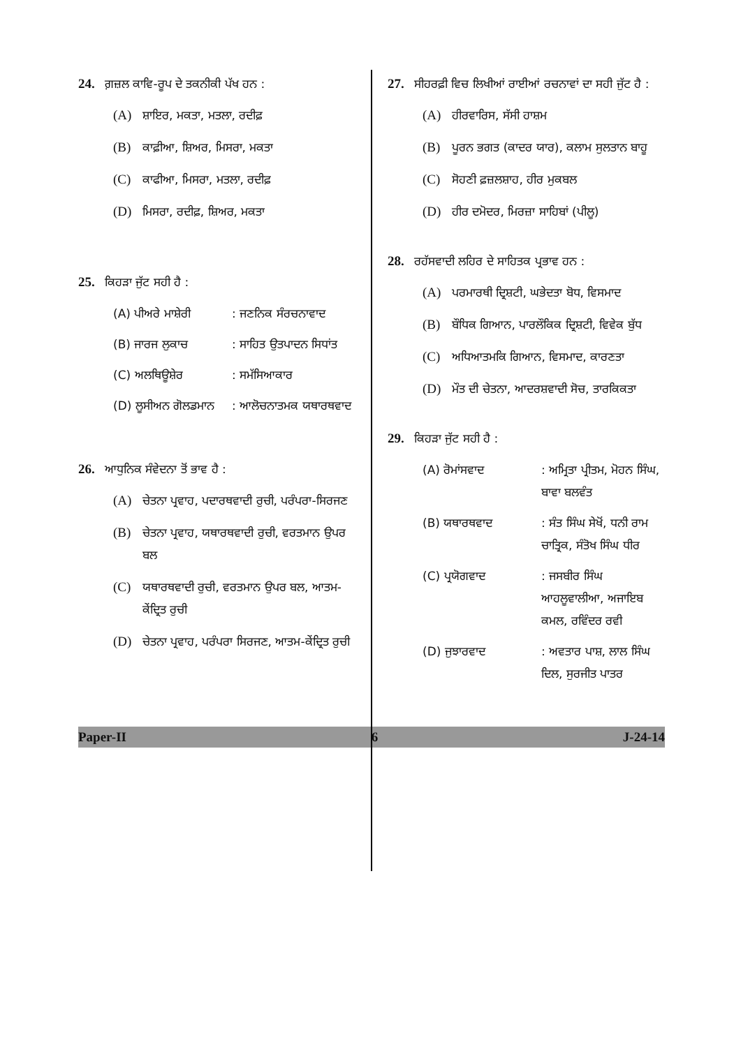24. ਗ਼ਜ਼ਲ ਕਾਵਿ-ਰੂਪ ਦੇ ਤਕਨੀਕੀ ਪੱਖ ਹਨ :
(A) ਸ਼ਾਇਰ, ਮਕਤਾ, ਮਤਲਾ, ਰਦੀਫ਼
(B) ਕਾਫ਼ੀਆ, ਸ਼ਿਅਰ, ਮਿਸਰਾ, ਮਕਤਾ
(C) ਕਾਫੀਆ, ਮਿਸਰਾ, ਮਤਲਾ, ਰਦੀਫ਼
(D) ਮਿਸਰਾ, ਰਦੀਫ਼, ਸ਼ਿਅਰ, ਮਕਤਾ
25. ਕਿਹੜਾ ਜੁੱਟ ਸਹੀ ਹੈ :
(A) ਪੀਅਰੇ ਮਾਸ਼ੇਰੀ: ਜਣਨਿਕ ਸੰਰਚਨਾਵਾਦ
(B) ਜਾਰਜ ਲੁਕਾਚ: ਸਾਹਿਤ ਉਤਪਾਦਨ ਸਿਧਾਂਤ
(C) ਅਲਥਿਊਸ਼ੇਰ: ਸਮੱਸਿਆਕਾਰ
(D) ਲੂਸੀਅਨ ਗੋਲਡਮਾਨ: ਆਲੋਚਨਾਤਮਕ ਯਥਾਰਥਵਾਦ
26. ਆਧੁਨਿਕ ਸੰਵੇਦਨਾ ਤੋਂ ਭਾਵ ਹੈ :
(A) ਚੇਤਨਾ ਪ੍ਰਵਾਹ, ਪਦਾਰਥਵਾਦੀ ਰੁਚੀ, ਪਰੰਪਰਾ-ਸਿਰਜਣ
(B) ਚੇਤਨਾ ਪ੍ਰਵਾਹ, ਯਥਾਰਥਵਾਦੀ ਰੁਚੀ, ਵਰਤਮਾਨ ਉਪਰ ਬਲ
(C) ਯਥਾਰਥਵਾਦੀ ਰੁਚੀ, ਵਰਤਮਾਨ ਉਪਰ ਬਲ, ਆਤਮ-ਕੇਂਦ੍ਰਿਤ ਰੁਚੀ
(D) ਚੇਤਨਾ ਪ੍ਰਵਾਹ, ਪਰੰਪਰਾ ਸਿਰਜਣ, ਆਤਮ-ਕੇਂਦ੍ਰਿਤ ਰੁਚੀ
27. ਸੀਹਰਫ਼ੀ ਵਿਚ ਲਿਖੀਆਂ ਰਾਈਆਂ ਰਚਨਾਵਾਂ ਦਾ ਸਹੀ ਜੁੱਟ ਹੈ :
(A) ਹੀਰਵਾਰਿਸ, ਸੱਸੀ ਹਾਸ਼ਮ
(B) ਪੂਰਨ ਭਗਤ (ਕਾਦਰ ਯਾਰ), ਕਲਾਮ ਸੁਲਤਾਨ ਬਾਹੂ
(C) ਸੋਹਣੀ ਫ਼ਜ਼ਲਸ਼ਾਹ, ਹੀਰ ਮੁਕਬਲ
(D) ਹੀਰ ਦਮੋਦਰ, ਮਿਰਜ਼ਾ ਸਾਹਿਬਾਂ (ਪੀਲੂ)
28. ਰਹੱਸਵਾਦੀ ਲਹਿਰ ਦੇ ਸਾਹਿਤਕ ਪ੍ਰਭਾਵ ਹਨ :
(A) ਪਰਮਾਰਥੀ ਦ੍ਰਿਸ਼ਟੀ, ਘਭੇਦਤਾ ਬੋਧ, ਵਿਸਮਾਦ
(B) ਬੌਧਿਕ ਗਿਆਨ, ਪਾਰਲੌਕਿਕ ਦ੍ਰਿਸ਼ਟੀ, ਵਿਵੇਕ ਬੁੱਧ
(C) ਅਧਿਆਤਮਕਿ ਗਿਆਨ, ਵਿਸਮਾਦ, ਕਾਰਣਤਾ
(D) ਮੌਤ ਦੀ ਚੇਤਨਾ, ਆਦਰਸ਼ਵਾਦੀ ਸੋਚ, ਤਾਰਕਿਕਤਾ
29. ਕਿਹੜਾ ਜੁੱਟ ਸਹੀ ਹੈ :
(A) ਰੋਮਾਂਸਵਾਦ: ਅਮ੍ਰਿਤਾ ਪ੍ਰੀਤਮ, ਮੋਹਨ ਸਿੰਘ, ਬਾਵਾ ਬਲਵੰਤ
(B) ਯਥਾਰਥਵਾਦ: ਸੰਤ ਸਿੰਘ ਸੇਖੋਂ, ਧਨੀ ਰਾਮ ਚਾਤ੍ਰਿਕ, ਸੰਤੋਖ ਸਿੰਘ ਧੀਰ
(C) ਪ੍ਰਯੋਗਵਾਦ: ਜਸਬੀਰ ਸਿੰਘ ਆਹਲੂਵਾਲੀਆ, ਅਜਾਇਬ ਕਮਲ, ਰਵਿੰਦਰ ਰਵੀ
(D) ਜੁਝਾਰਵਾਦ: ਅਵਤਾਰ ਪਾਸ਼, ਲਾਲ ਸਿੰਘ ਦਿਲ, ਸੁਰਜੀਤ ਪਾਤਰ
Paper-II 6 J-24-14